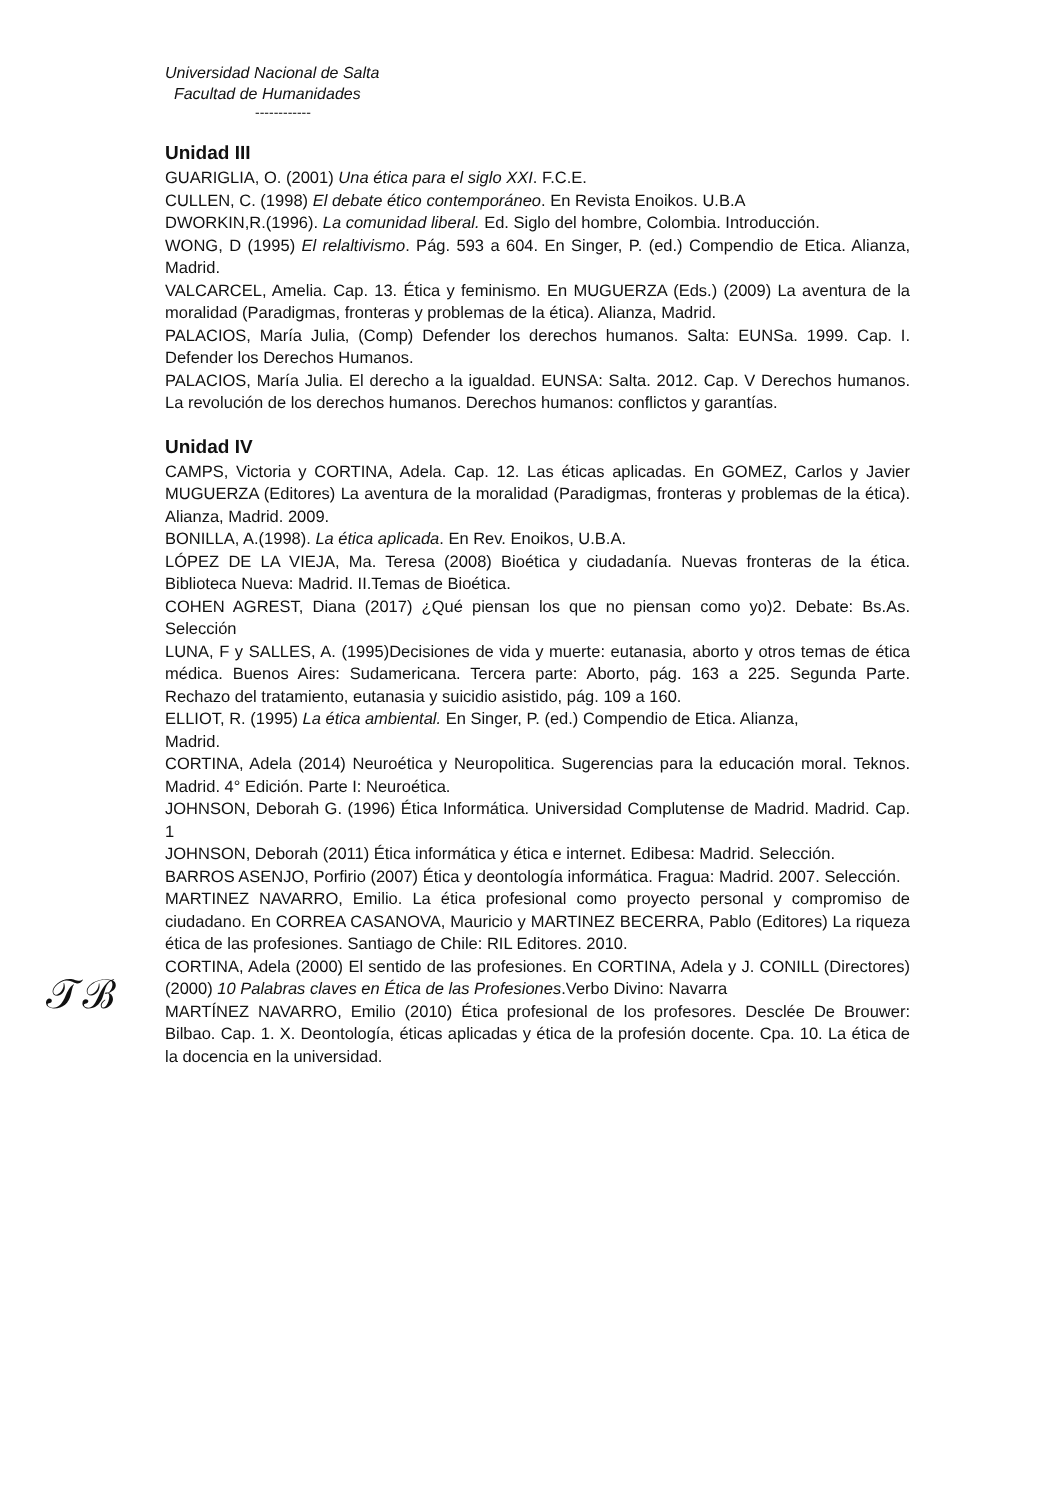Universidad Nacional de Salta
Facultad de Humanidades
------------
Unidad III
GUARIGLIA, O. (2001) Una ética para el siglo XXI. F.C.E.
CULLEN, C. (1998) El debate ético contemporáneo. En Revista Enoikos. U.B.A
DWORKIN,R.(1996). La comunidad liberal. Ed. Siglo del hombre, Colombia. Introducción.
WONG, D (1995) El relaltivismo. Pág. 593 a 604. En Singer, P. (ed.) Compendio de Etica. Alianza, Madrid.
VALCARCEL, Amelia. Cap. 13. Ética y feminismo. En MUGUERZA (Eds.) (2009) La aventura de la moralidad (Paradigmas, fronteras y problemas de la ética). Alianza, Madrid.
PALACIOS, María Julia, (Comp) Defender los derechos humanos. Salta: EUNSa. 1999. Cap. I. Defender los Derechos Humanos.
PALACIOS, María Julia. El derecho a la igualdad. EUNSA: Salta. 2012. Cap. V Derechos humanos. La revolución de los derechos humanos. Derechos humanos: conflictos y garantías.
Unidad IV
CAMPS, Victoria y CORTINA, Adela. Cap. 12. Las éticas aplicadas. En GOMEZ, Carlos y Javier MUGUERZA (Editores) La aventura de la moralidad (Paradigmas, fronteras y problemas de la ética). Alianza, Madrid. 2009.
BONILLA, A.(1998). La ética aplicada. En Rev. Enoikos, U.B.A.
LÓPEZ DE LA VIEJA, Ma. Teresa (2008) Bioética y ciudadanía. Nuevas fronteras de la ética. Biblioteca Nueva: Madrid. II.Temas de Bioética.
COHEN AGREST, Diana (2017) ¿Qué piensan los que no piensan como yo)2. Debate: Bs.As. Selección
LUNA, F y SALLES, A. (1995)Decisiones de vida y muerte: eutanasia, aborto y otros temas de ética médica. Buenos Aires: Sudamericana. Tercera parte: Aborto, pág. 163 a 225. Segunda Parte. Rechazo del tratamiento, eutanasia y suicidio asistido, pág. 109 a 160.
ELLIOT, R. (1995) La ética ambiental. En Singer, P. (ed.) Compendio de Etica. Alianza,
Madrid.
CORTINA, Adela (2014) Neuroética y Neuropolitica. Sugerencias para la educación moral. Teknos. Madrid. 4° Edición. Parte I: Neuroética.
JOHNSON, Deborah G. (1996) Ética Informática. Universidad Complutense de Madrid. Madrid. Cap. 1
JOHNSON, Deborah (2011) Ética informática y ética e internet. Edibesa: Madrid. Selección.
BARROS ASENJO, Porfirio (2007) Ética y deontología informática. Fragua: Madrid. 2007. Selección.
MARTINEZ NAVARRO, Emilio. La ética profesional como proyecto personal y compromiso de ciudadano. En CORREA CASANOVA, Mauricio y MARTINEZ BECERRA, Pablo (Editores) La riqueza ética de las profesiones. Santiago de Chile: RIL Editores. 2010.
𝒯ℬ
CORTINA, Adela (2000) El sentido de las profesiones. En CORTINA, Adela y J. CONILL (Directores) (2000) 10 Palabras claves en Ética de las Profesiones.Verbo Divino: Navarra
MARTÍNEZ NAVARRO, Emilio (2010) Ética profesional de los profesores. Desclée De Brouwer: Bilbao. Cap. 1. X. Deontología, éticas aplicadas y ética de la profesión docente. Cpa. 10. La ética de la docencia en la universidad.